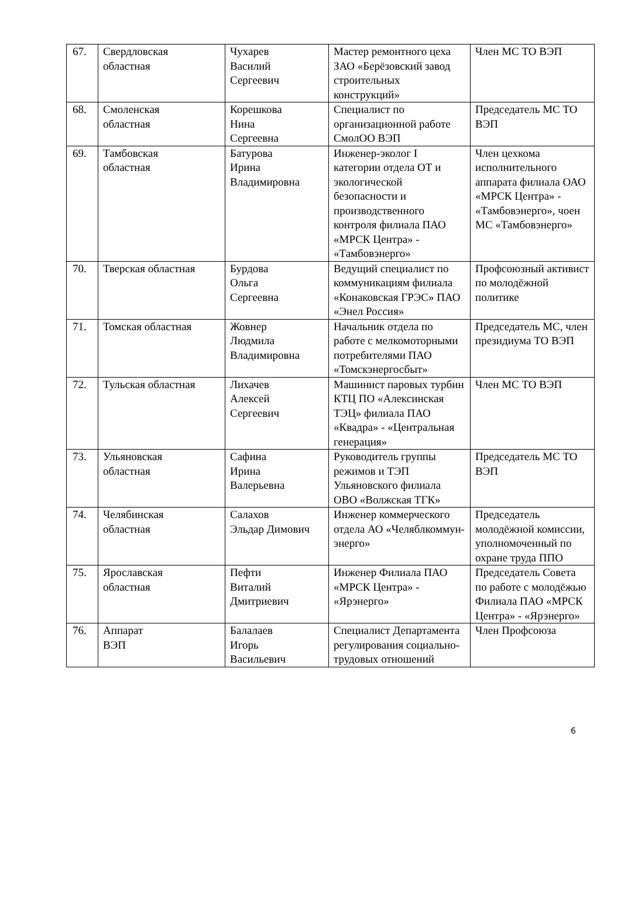| 67. | Свердловская областная | Чухарев Василий Сергеевич | Мастер ремонтного цеха ЗАО «Берёзовский завод строительных конструкций» | Член МС ТО ВЭП |
| 68. | Смоленская областная | Корешкова Нина Сергеевна | Специалист по организационной работе СмолОО ВЭП | Председатель МС ТО ВЭП |
| 69. | Тамбовская областная | Батурова Ирина Владимировна | Инженер-эколог I категории отдела ОТ и экологической безопасности и производственного контроля филиала ПАО «МРСК Центра» - «Тамбовэнерго» | Член цехкома исполнительного аппарата филиала ОАО «МРСК Центра» - «Тамбовэнерго», чоен МС «Тамбовэнерго» |
| 70. | Тверская областная | Бурдова Ольга Сергеевна | Ведущий специалист по коммуникациям филиала «Конаковская ГРЭС» ПАО «Энел Россия» | Профсоюзный активист по молодёжной политике |
| 71. | Томская областная | Жовнер Людмила Владимировна | Начальник отдела по работе с мелкомоторными потребителями ПАО «Томскэнергосбыт» | Председатель МС, член президиума ТО ВЭП |
| 72. | Тульская областная | Лихачев Алексей Сергеевич | Машинист паровых турбин КТЦ ПО «Алексинская ТЭЦ» филиала ПАО «Квадра» - «Центральная генерация» | Член МС ТО ВЭП |
| 73. | Ульяновская областная | Сафина Ирина Валерьевна | Руководитель группы режимов и ТЭП Ульяновского филиала ОВО «Волжская ТГК» | Председатель МС ТО ВЭП |
| 74. | Челябинская областная | Салахов Эльдар Димович | Инженер коммерческого отдела АО «Челяблкоммун-энерго» | Председатель молодёжной комиссии, уполномоченный по охране труда ППО |
| 75. | Ярославская областная | Пефти Виталий Дмитриевич | Инженер Филиала ПАО «МРСК Центра» - «Ярэнерго» | Председатель Совета по работе с молодёжью Филиала ПАО «МРСК Центра» - «Ярэнерго» |
| 76. | Аппарат ВЭП | Балалаев Игорь Васильевич | Специалист Департамента регулирования социально-трудовых отношений | Член Профсоюза |
6